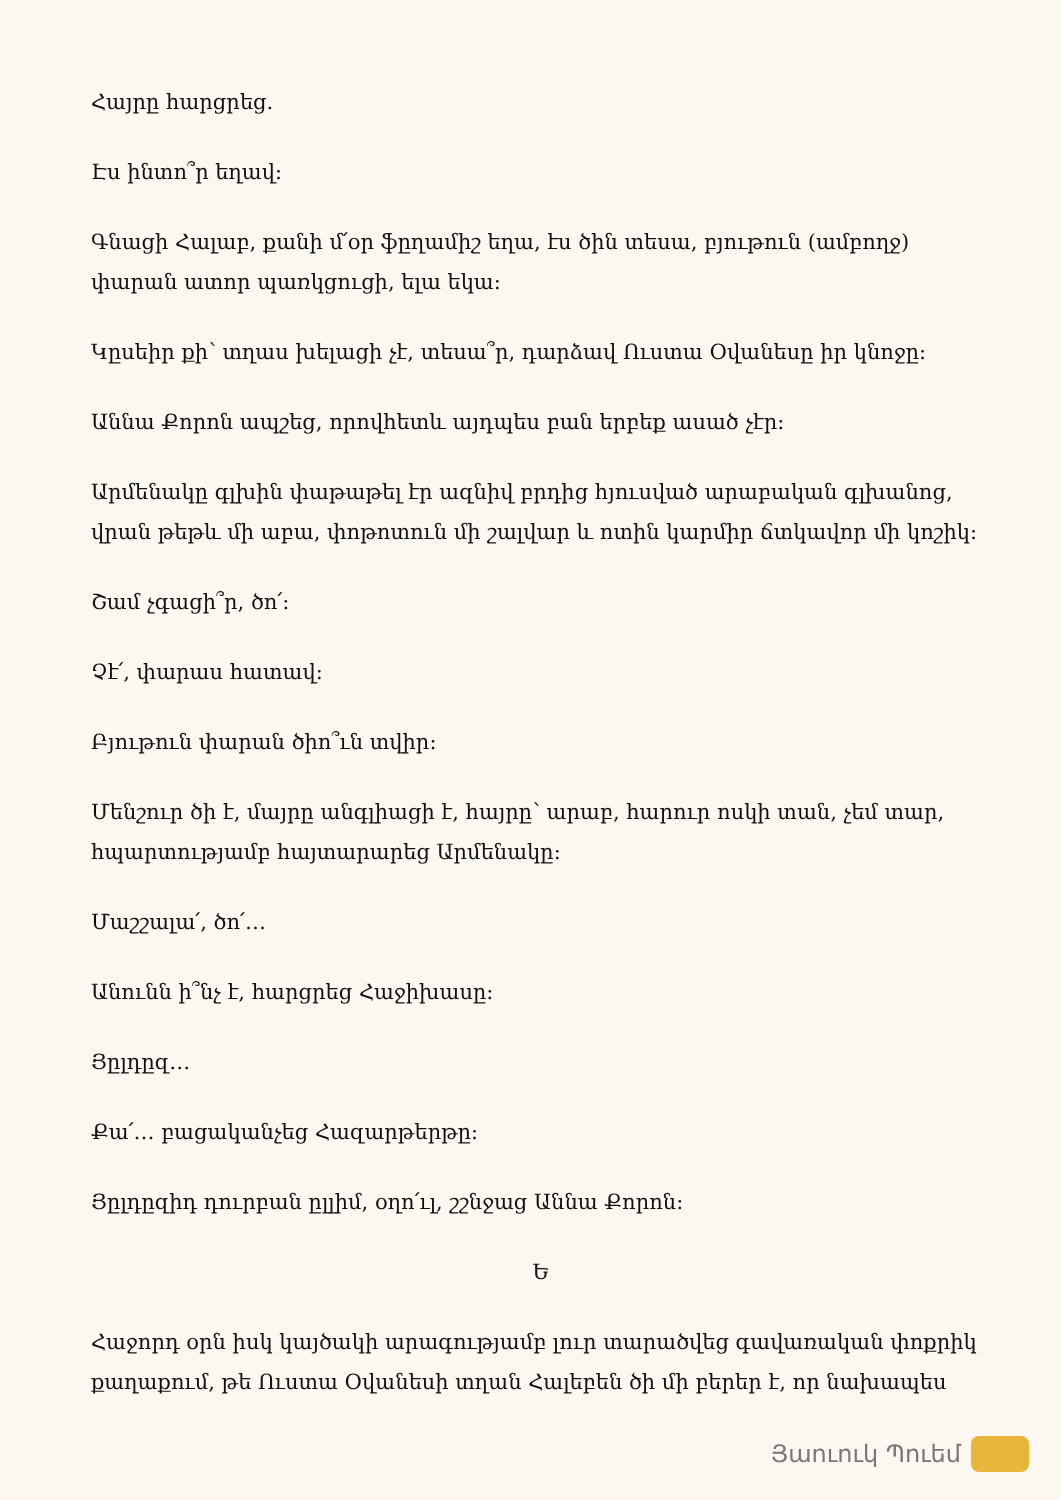Հայրը հարցրեց.
Էս ինտո՞ր եղավ:
Գնացի Հալաբ, քանի մ՛օր ֆըղամիշ եղա, էս ծին տեսա, բյութուն (ամբողջ) փարան ատոր պառկցուցի, ելա եկա:
Կըսեիր քի՝ տղաս խելացի չէ, տեսա՞ր, դարձավ Ուստա Օվանեսը իր կնոջը:
Աննա Քորոն ապշեց, որովհետև այդպես բան երբեք ասած չէր:
Արմենակը գլխին փաթաթել էր ազնիվ բրդից հյուսված արաբական գլխանոց, վրան թեթև մի աբա, փոթոտուն մի շալվար և ոտին կարմիր ճտկավոր մի կոշիկ:
Շամ չգացի՞ր, ծո՛:
Չէ՛, փարաս հատավ:
Բյութուն փարան ծիո՞ւն տվիր:
Մենշուր ծի է, մայրը անգլիացի է, հայրը՝ արաբ, հարուր ոսկի տան, չեմ տար, հպարտությամբ հայտարարեց Արմենակը:
Մաշշալա՛, ծո՛…
Անունն ի՞նչ է, հարցրեց Հաջիխասը:
Յըլդըզ…
Քա՛… բացականչեց Հազարթերթը:
Յըլդըզիդ դուրբան ըլլիմ, օղո՛ւլ, շշնջաց Աննա Քորոն:
Ե
Հաջորդ օրն իսկ կայծակի արագությամբ լուր տարածվեց գավառական փոքրիկ քաղաքում, թե Ուստա Օվանեսի տղան Հալեբեն ծի մի բերեր է, որ նախապես
Յաուուկ Պուեմ